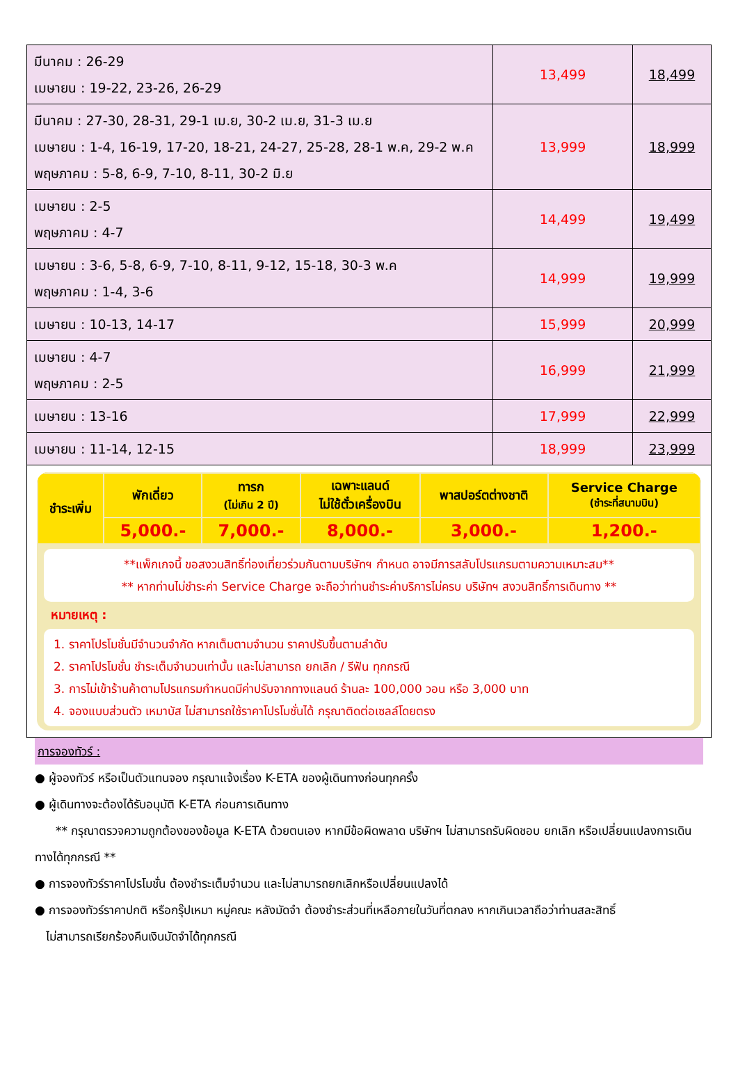| มีนาคม : 26-29 เมษายน : 19-22, 23-26, 26-29 | 13,499 | 18,499 |
| มีนาคม : 27-30, 28-31, 29-1 เม.ย, 30-2 เม.ย, 31-3 เม.ย เมษายน : 1-4, 16-19, 17-20, 18-21, 24-27, 25-28, 28-1 พ.ค, 29-2 พ.ค พฤษภาคม : 5-8, 6-9, 7-10, 8-11, 30-2 มิ.ย | 13,999 | 18,999 |
| เมษายน : 2-5 พฤษภาคม : 4-7 | 14,499 | 19,499 |
| เมษายน : 3-6, 5-8, 6-9, 7-10, 8-11, 9-12, 15-18, 30-3 พ.ค พฤษภาคม : 1-4, 3-6 | 14,999 | 19,999 |
| เมษายน : 10-13, 14-17 | 15,999 | 20,999 |
| เมษายน : 4-7 พฤษภาคม : 2-5 | 16,999 | 21,999 |
| เมษายน : 13-16 | 17,999 | 22,999 |
| เมษายน : 11-14, 12-15 | 18,999 | 23,999 |
| ชำระเพิ่ม | พักเดี่ยว | ทารก (ไม่เกิน 2 ปี) | เฉพาะแลนด์ ไม่ใช้ตั๋วเครื่องบิน | พาสปอร์ตต่างชาติ | Service Charge (ชำระที่สนามบิน) |
| --- | --- | --- | --- | --- | --- |
| | 5,000.- | 7,000.- | 8,000.- | 3,000.- | 1,200.- |
**แพ็กเกจนี้ ขอสงวนสิทธิ์ท่องเที่ยวร่วมกันตามบริษัทฯ กำหนด อาจมีการสลับโปรแกรมตามความเหมาะสม**
** หากท่านไม่ชำระค่า Service Charge จะถือว่าท่านชำระค่าบริการไม่ครบ บริษัทฯ สงวนสิทธิ์การเดินทาง **
หมายเหตุ :
1. ราคาโปรโมชั่นมีจำนวนจำกัด หากเต็มตามจำนวน ราคาปรับขึ้นตามลำดับ
2. ราคาโปรโมชั่น ชำระเต็มจำนวนเท่านั้น และไม่สามารถ ยกเลิก / รีฟัน ทุกกรณี
3. การไม่เข้าร้านค้าตามโปรแกรมกำหนดมีค่าปรับจากทางแลนด์ ร้านละ 100,000 วอน หรือ 3,000 บาท
4. จองแบบส่วนตัว เหมาบัส ไม่สามารถใช้ราคาโปรโมชั่นได้ กรุณาติดต่อเซลล์โดยตรง
การจองทัวร์ :
● ผู้จองทัวร์ หรือเป็นตัวแทนจอง กรุณาแจ้งเรื่อง K-ETA ของผู้เดินทางก่อนทุกครั้ง
● ผู้เดินทางจะต้องได้รับอนุมัติ K-ETA ก่อนการเดินทาง
** กรุณาตรวจความถูกต้องของข้อมูล K-ETA ด้วยตนเอง หากมีข้อผิดพลาด บริษัทฯ ไม่สามารถรับผิดชอบ ยกเลิก หรือเปลี่ยนแปลงการเดินทางได้ทุกกรณี **
● การจองทัวร์ราคาโปรโมชั่น ต้องชำระเต็มจำนวน และไม่สามารถยกเลิกหรือเปลี่ยนแปลงได้
● การจองทัวร์ราคาปกติ หรือกรุ๊ปเหมา หมู่คณะ หลังมัดจำ ต้องชำระส่วนที่เหลือภายในวันที่ตกลง หากเกินเวลาถือว่าท่านสละสิทธิ์
ไม่สามารถเรียกร้องคืนเงินมัดจำได้ทุกกรณี